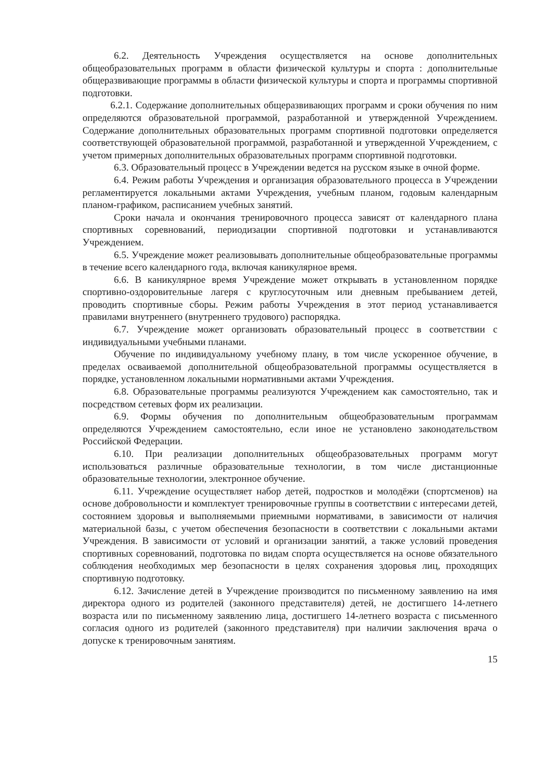6.2. Деятельность Учреждения осуществляется на основе дополнительных общеобразовательных программ в области физической культуры и спорта : дополнительные общеразвивающие программы в области физической культуры и спорта и программы спортивной подготовки.
6.2.1. Содержание дополнительных общеразвивающих программ и сроки обучения по ним определяются образовательной программой, разработанной и утвержденной Учреждением. Содержание дополнительных образовательных программ спортивной подготовки определяется соответствующей образовательной программой, разработанной и утвержденной Учреждением, с учетом примерных дополнительных образовательных программ спортивной подготовки.
6.3. Образовательный процесс в Учреждении ведется на русском языке в очной форме.
6.4. Режим работы Учреждения и организация образовательного процесса в Учреждении регламентируется локальными актами Учреждения, учебным планом, годовым календарным планом-графиком, расписанием учебных занятий.
Сроки начала и окончания тренировочного процесса зависят от календарного плана спортивных соревнований, периодизации спортивной подготовки и устанавливаются Учреждением.
6.5. Учреждение может реализовывать дополнительные общеобразовательные программы в течение всего календарного года, включая каникулярное время.
6.6. В каникулярное время Учреждение может открывать в установленном порядке спортивно-оздоровительные лагеря с круглосуточным или дневным пребыванием детей, проводить спортивные сборы. Режим работы Учреждения в этот период устанавливается правилами внутреннего (внутреннего трудового) распорядка.
6.7. Учреждение может организовать образовательный процесс в соответствии с индивидуальными учебными планами.
Обучение по индивидуальному учебному плану, в том числе ускоренное обучение, в пределах осваиваемой дополнительной общеобразовательной программы осуществляется в порядке, установленном локальными нормативными актами Учреждения.
6.8. Образовательные программы реализуются Учреждением как самостоятельно, так и посредством сетевых форм их реализации.
6.9. Формы обучения по дополнительным общеобразовательным программам определяются Учреждением самостоятельно, если иное не установлено законодательством Российской Федерации.
6.10. При реализации дополнительных общеобразовательных программ могут использоваться различные образовательные технологии, в том числе дистанционные образовательные технологии, электронное обучение.
6.11. Учреждение осуществляет набор детей, подростков и молодёжи (спортсменов) на основе добровольности и комплектует тренировочные группы в соответствии с интересами детей, состоянием здоровья и выполняемыми приемными нормативами, в зависимости от наличия материальной базы, с учетом обеспечения безопасности в соответствии с локальными актами Учреждения. В зависимости от условий и организации занятий, а также условий проведения спортивных соревнований, подготовка по видам спорта осуществляется на основе обязательного соблюдения необходимых мер безопасности в целях сохранения здоровья лиц, проходящих спортивную подготовку.
6.12. Зачисление детей в Учреждение производится по письменному заявлению на имя директора одного из родителей (законного представителя) детей, не достигшего 14-летнего возраста или по письменному заявлению лица, достигшего 14-летнего возраста с письменного согласия одного из родителей (законного представителя) при наличии заключения врача о допуске к тренировочным занятиям.
15